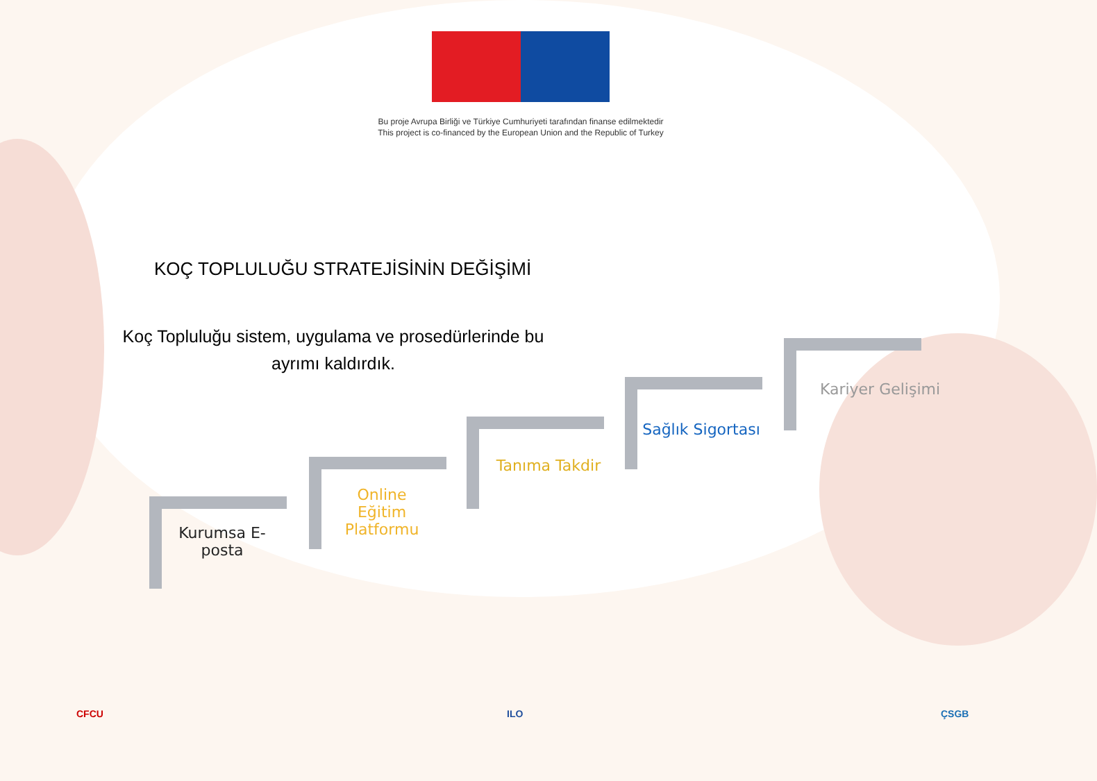Bu proje Avrupa Birliği ve Türkiye Cumhuriyeti tarafından finanse edilmektedir
This project is co-financed by the European Union and the Republic of Turkey
KOÇ TOPLULUĞU STRATEJİSİNİN DEĞİŞİMİ
Koç Topluluğu sistem, uygulama ve prosedürlerinde bu ayrımı kaldırdık.
Kurumsa E-posta
Online Eğitim Platformu
Tanıma Takdir
Sağlık Sigortası
Kariyer Gelişimi
CFCU ILO ÇSGB